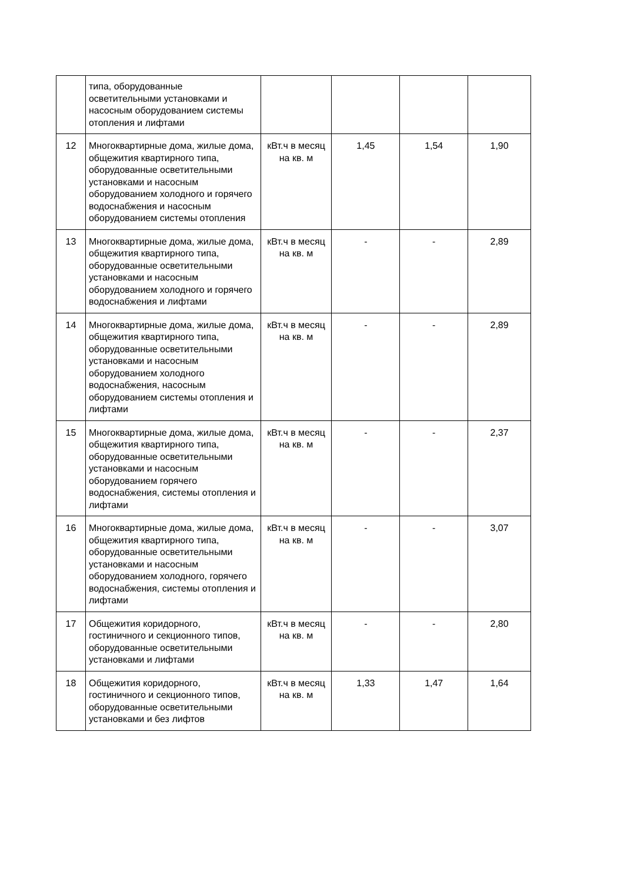| | типа, оборудованные осветительными установками и насосным оборудованием системы отопления и лифтами | | | | |
| 12 | Многоквартирные дома, жилые дома, общежития квартирного типа, оборудованные осветительными установками и насосным оборудованием холодного и горячего водоснабжения и насосным оборудованием системы отопления | кВт.ч в месяц на кв. м | 1,45 | 1,54 | 1,90 |
| 13 | Многоквартирные дома, жилые дома, общежития квартирного типа, оборудованные осветительными установками и насосным оборудованием холодного и горячего водоснабжения и лифтами | кВт.ч в месяц на кв. м | - | - | 2,89 |
| 14 | Многоквартирные дома, жилые дома, общежития квартирного типа, оборудованные осветительными установками и насосным оборудованием холодного водоснабжения, насосным оборудованием системы отопления и лифтами | кВт.ч в месяц на кв. м | - | - | 2,89 |
| 15 | Многоквартирные дома, жилые дома, общежития квартирного типа, оборудованные осветительными установками и насосным оборудованием горячего водоснабжения, системы отопления и лифтами | кВт.ч в месяц на кв. м | - | - | 2,37 |
| 16 | Многоквартирные дома, жилые дома, общежития квартирного типа, оборудованные осветительными установками и насосным оборудованием холодного, горячего водоснабжения, системы отопления и лифтами | кВт.ч в месяц на кв. м | - | - | 3,07 |
| 17 | Общежития коридорного, гостиничного и секционного типов, оборудованные осветительными установками и лифтами | кВт.ч в месяц на кв. м | - | - | 2,80 |
| 18 | Общежития коридорного, гостиничного и секционного типов, оборудованные осветительными установками и без лифтов | кВт.ч в месяц на кв. м | 1,33 | 1,47 | 1,64 |